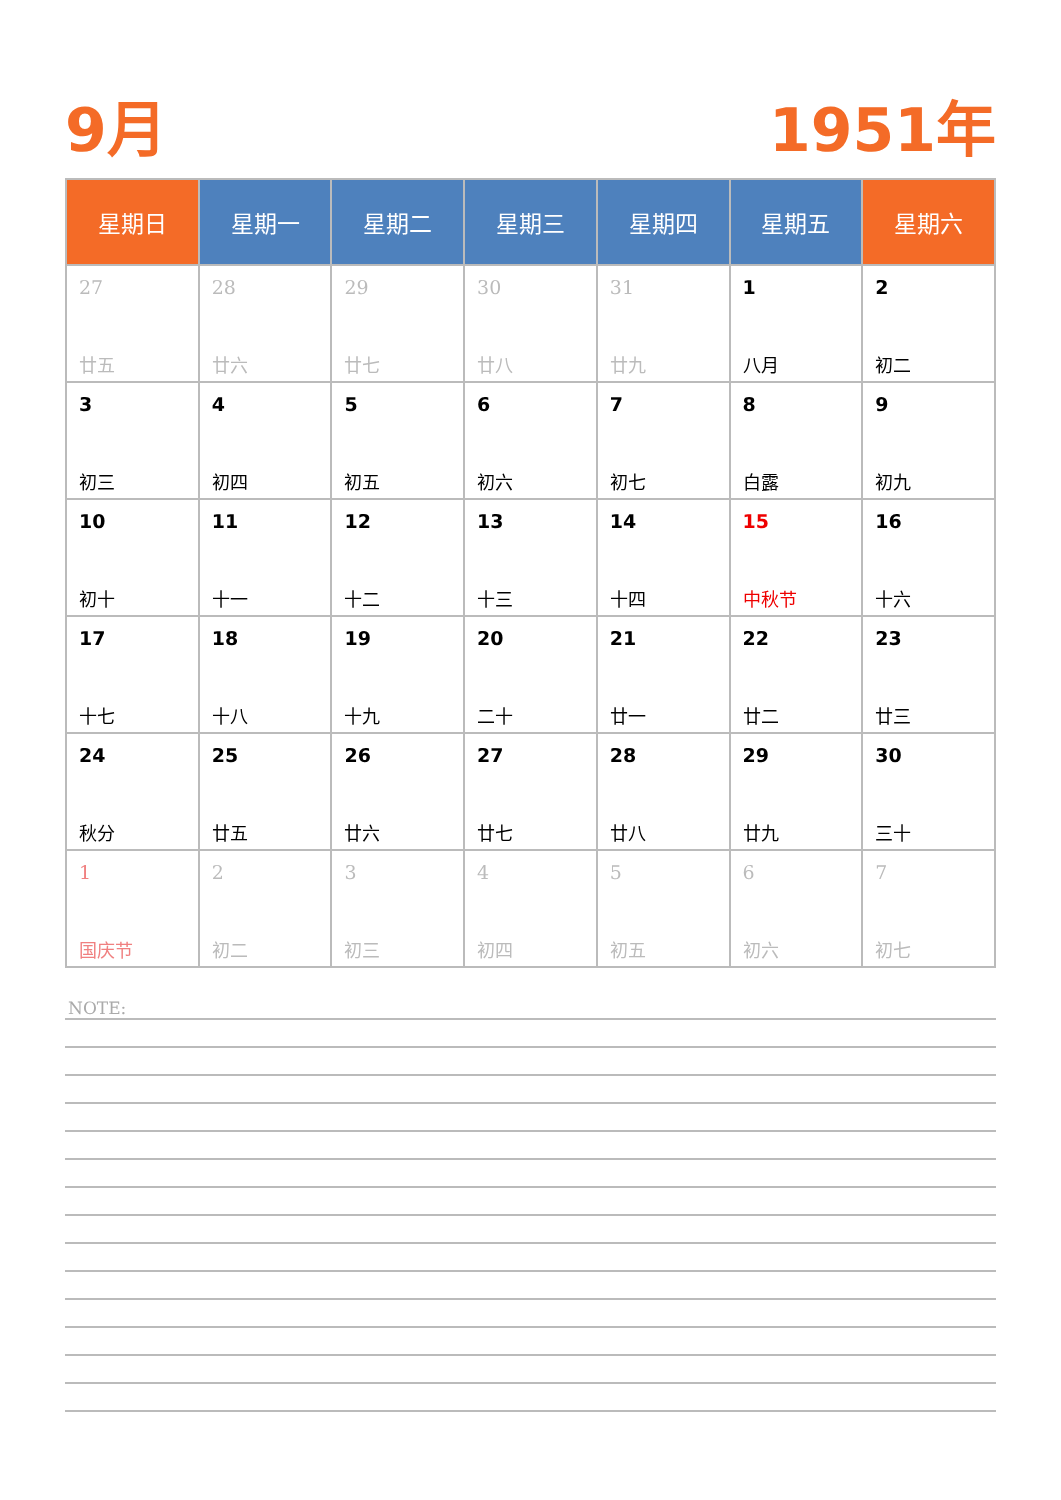9月 1951年
| 星期日 | 星期一 | 星期二 | 星期三 | 星期四 | 星期五 | 星期六 |
| --- | --- | --- | --- | --- | --- | --- |
| 27 廿五 | 28 廿六 | 29 廿七 | 30 廿八 | 31 廿九 | 1 八月 | 2 初二 |
| 3 初三 | 4 初四 | 5 初五 | 6 初六 | 7 初七 | 8 白露 | 9 初九 |
| 10 初十 | 11 十一 | 12 十二 | 13 十三 | 14 十四 | 15 中秋节 | 16 十六 |
| 17 十七 | 18 十八 | 19 十九 | 20 二十 | 21 廿一 | 22 廿二 | 23 廿三 |
| 24 秋分 | 25 廿五 | 26 廿六 | 27 廿七 | 28 廿八 | 29 廿九 | 30 三十 |
| 1 国庆节 | 2 初二 | 3 初三 | 4 初四 | 5 初五 | 6 初六 | 7 初七 |
NOTE: